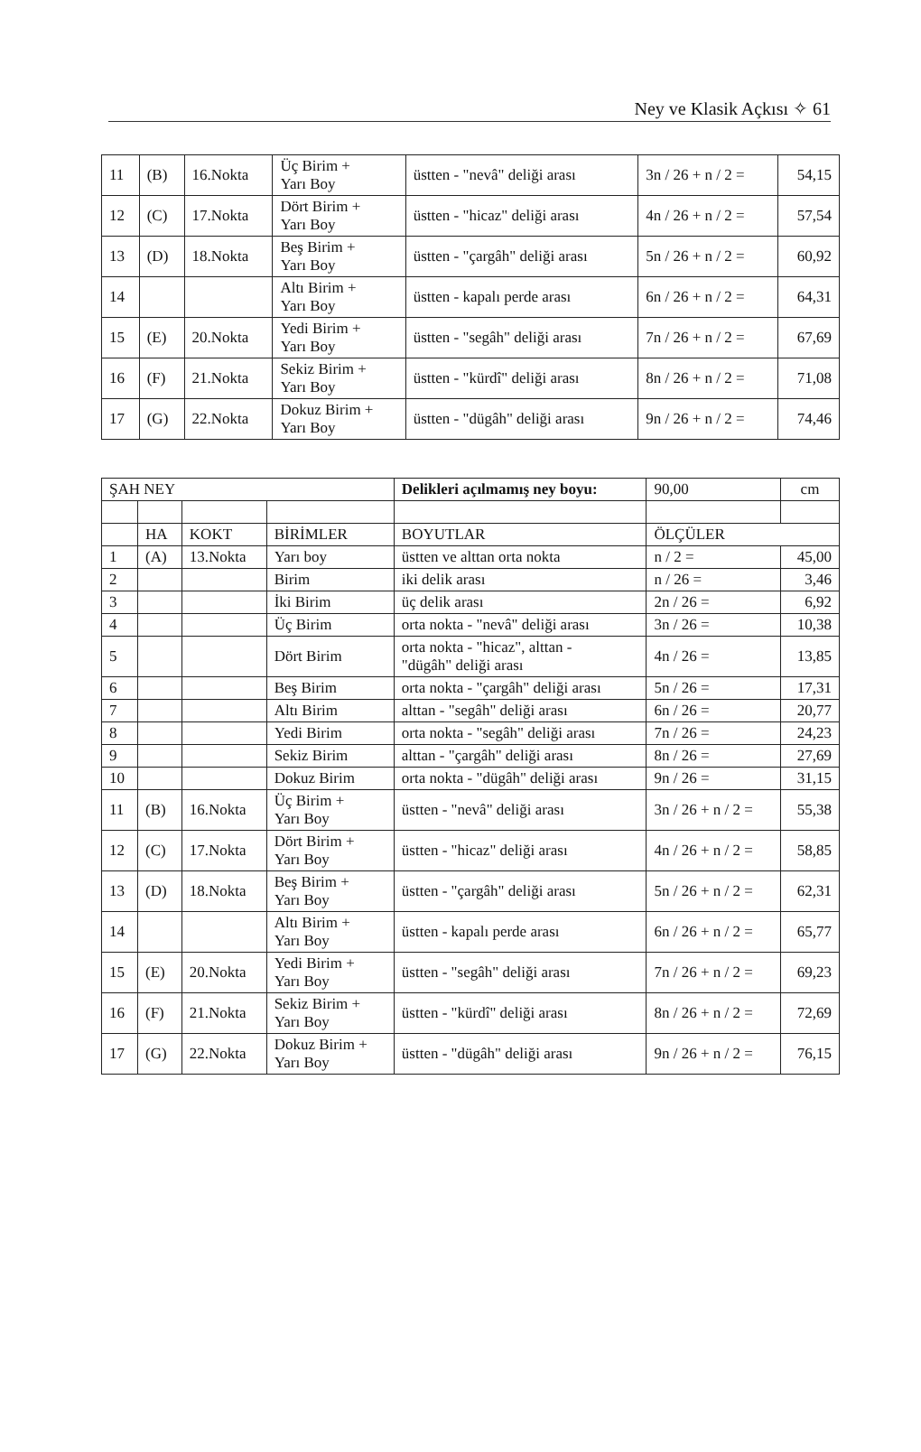Ney ve Klasik Açkısı ✧ 61
| 11 | (B) | 16.Nokta | Üç Birim + Yarı Boy | üstten - "nevâ" deliği arası | 3n / 26 + n / 2 = | 54,15 |
| 12 | (C) | 17.Nokta | Dört Birim + Yarı Boy | üstten - "hicaz" deliği arası | 4n / 26 + n / 2 = | 57,54 |
| 13 | (D) | 18.Nokta | Beş Birim + Yarı Boy | üstten - "çargâh" deliği arası | 5n / 26 + n / 2 = | 60,92 |
| 14 | | | Altı Birim + Yarı Boy | üstten - kapalı perde arası | 6n / 26 + n / 2 = | 64,31 |
| 15 | (E) | 20.Nokta | Yedi Birim + Yarı Boy | üstten - "segâh" deliği arası | 7n / 26 + n / 2 = | 67,69 |
| 16 | (F) | 21.Nokta | Sekiz Birim + Yarı Boy | üstten - "kürdî" deliği arası | 8n / 26 + n / 2 = | 71,08 |
| 17 | (G) | 22.Nokta | Dokuz Birim + Yarı Boy | üstten - "dügâh" deliği arası | 9n / 26 + n / 2 = | 74,46 |
| ŞAH NEY | | | | Delikleri açılmamış ney boyu: | 90,00 | cm |
| | HA | KOKT | BİRİMLER | BOYUTLAR | ÖLÇÜLER | |
| 1 | (A) | 13.Nokta | Yarı boy | üstten ve alttan orta nokta | n / 2 = | 45,00 |
| 2 | | | Birim | iki delik arası | n / 26 = | 3,46 |
| 3 | | | İki Birim | üç delik arası | 2n / 26 = | 6,92 |
| 4 | | | Üç Birim | orta nokta - "nevâ" deliği arası | 3n / 26 = | 10,38 |
| 5 | | | Dört Birim | orta nokta - "hicaz", alttan - "dügâh" deliği arası | 4n / 26 = | 13,85 |
| 6 | | | Beş Birim | orta nokta - "çargâh" deliği arası | 5n / 26 = | 17,31 |
| 7 | | | Altı Birim | alttan - "segâh" deliği arası | 6n / 26 = | 20,77 |
| 8 | | | Yedi Birim | orta nokta - "segâh" deliği arası | 7n / 26 = | 24,23 |
| 9 | | | Sekiz Birim | alttan - "çargâh" deliği arası | 8n / 26 = | 27,69 |
| 10 | | | Dokuz Birim | orta nokta - "dügâh" deliği arası | 9n / 26 = | 31,15 |
| 11 | (B) | 16.Nokta | Üç Birim + Yarı Boy | üstten - "nevâ" deliği arası | 3n / 26 + n / 2 = | 55,38 |
| 12 | (C) | 17.Nokta | Dört Birim + Yarı Boy | üstten - "hicaz" deliği arası | 4n / 26 + n / 2 = | 58,85 |
| 13 | (D) | 18.Nokta | Beş Birim + Yarı Boy | üstten - "çargâh" deliği arası | 5n / 26 + n / 2 = | 62,31 |
| 14 | | | Altı Birim + Yarı Boy | üstten - kapalı perde arası | 6n / 26 + n / 2 = | 65,77 |
| 15 | (E) | 20.Nokta | Yedi Birim + Yarı Boy | üstten - "segâh" deliği arası | 7n / 26 + n / 2 = | 69,23 |
| 16 | (F) | 21.Nokta | Sekiz Birim + Yarı Boy | üstten - "kürdî" deliği arası | 8n / 26 + n / 2 = | 72,69 |
| 17 | (G) | 22.Nokta | Dokuz Birim + Yarı Boy | üstten - "dügâh" deliği arası | 9n / 26 + n / 2 = | 76,15 |